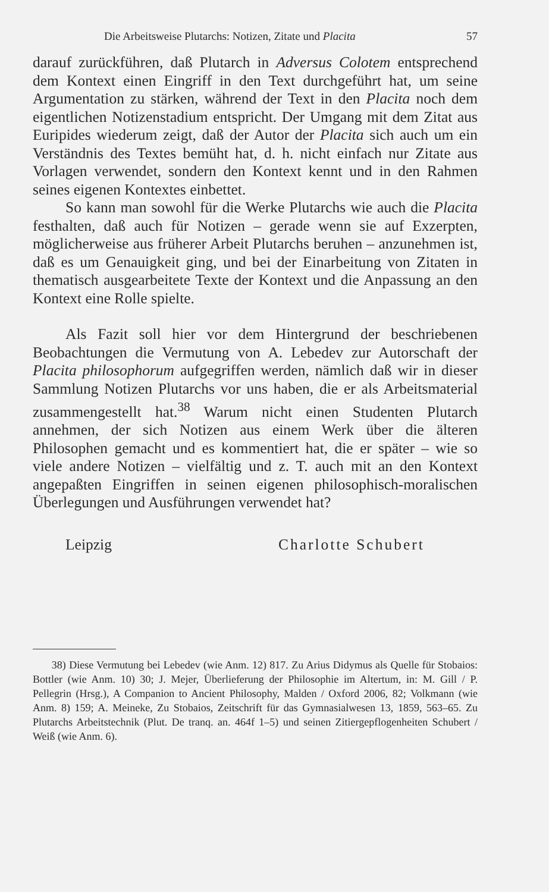Die Arbeitsweise Plutarchs: Notizen, Zitate und Placita 57
darauf zurückführen, daß Plutarch in Adversus Colotem entsprechend dem Kontext einen Eingriff in den Text durchgeführt hat, um seine Argumentation zu stärken, während der Text in den Placita noch dem eigentlichen Notizenstadium entspricht. Der Umgang mit dem Zitat aus Euripides wiederum zeigt, daß der Autor der Placita sich auch um ein Verständnis des Textes bemüht hat, d. h. nicht einfach nur Zitate aus Vorlagen verwendet, sondern den Kontext kennt und in den Rahmen seines eigenen Kontextes einbettet.
So kann man sowohl für die Werke Plutarchs wie auch die Placita festhalten, daß auch für Notizen – gerade wenn sie auf Exzerpten, möglicherweise aus früherer Arbeit Plutarchs beruhen – anzunehmen ist, daß es um Genauigkeit ging, und bei der Einarbeitung von Zitaten in thematisch ausgearbeitete Texte der Kontext und die Anpassung an den Kontext eine Rolle spielte.
Als Fazit soll hier vor dem Hintergrund der beschriebenen Beobachtungen die Vermutung von A. Lebedev zur Autorschaft der Placita philosophorum aufgegriffen werden, nämlich daß wir in dieser Sammlung Notizen Plutarchs vor uns haben, die er als Arbeitsmaterial zusammengestellt hat.<sup>38</sup> Warum nicht einen Studenten Plutarch annehmen, der sich Notizen aus einem Werk über die älteren Philosophen gemacht und es kommentiert hat, die er später – wie so viele andere Notizen – vielfältig und z. T. auch mit an den Kontext angepaßten Eingriffen in seinen eigenen philosophisch-moralischen Überlegungen und Ausführungen verwendet hat?
Leipzig Charlotte Schubert
38) Diese Vermutung bei Lebedev (wie Anm. 12) 817. Zu Arius Didymus als Quelle für Stobaios: Bottler (wie Anm. 10) 30; J. Mejer, Überlieferung der Philosophie im Altertum, in: M. Gill / P. Pellegrin (Hrsg.), A Companion to Ancient Philosophy, Malden / Oxford 2006, 82; Volkmann (wie Anm. 8) 159; A. Meineke, Zu Stobaios, Zeitschrift für das Gymnasialwesen 13, 1859, 563–65. Zu Plutarchs Arbeitstechnik (Plut. De tranq. an. 464f 1–5) und seinen Zitiergepflogenheiten Schubert / Weiß (wie Anm. 6).